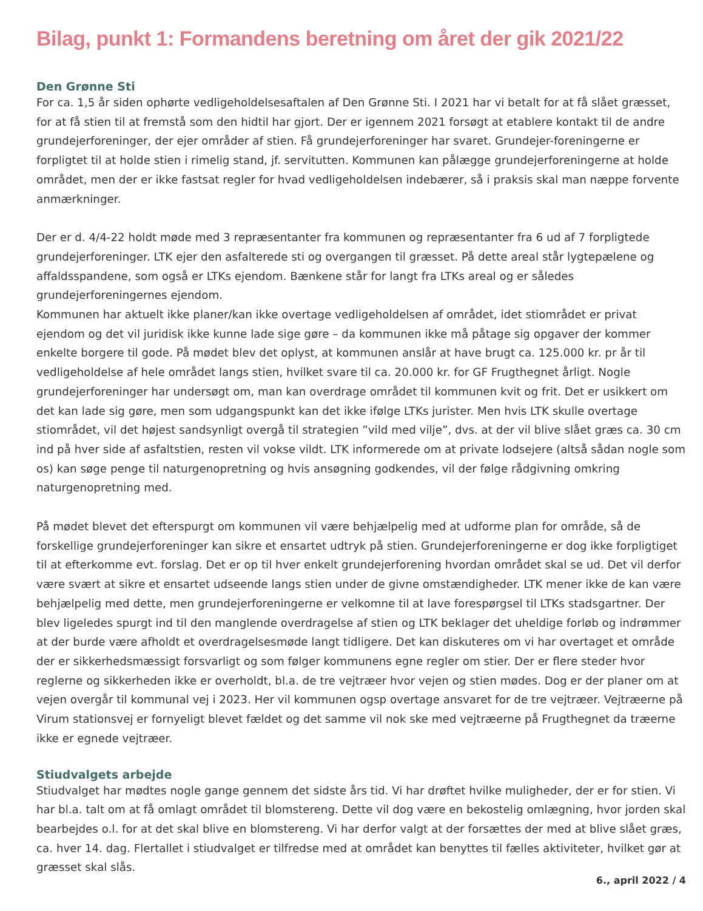Bilag, punkt 1: Formandens beretning om året der gik 2021/22
Den Grønne Sti
For ca. 1,5 år siden ophørte vedligeholdelsesaftalen af Den Grønne Sti. I 2021 har vi betalt for at få slået græsset, for at få stien til at fremstå som den hidtil har gjort. Der er igennem 2021 forsøgt at etablere kontakt til de andre grundejerforeninger, der ejer områder af stien. Få grundejerforeninger har svaret. Grundejer-foreningerne er forpligtet til at holde stien i rimelig stand, jf. servitutten. Kommunen kan pålægge grundejerforeningerne at holde området, men der er ikke fastsat regler for hvad vedligeholdelsen indebærer, så i praksis skal man næppe forvente anmærkninger.
Der er d. 4/4-22 holdt møde med 3 repræsentanter fra kommunen og repræsentanter fra 6 ud af 7 forpligtede grundejerforeninger. LTK ejer den asfalterede sti og overgangen til græsset. På dette areal står lygtepælene og affaldsspandene, som også er LTKs ejendom. Bænkene står for langt fra LTKs areal og er således grundejerforeningernes ejendom.
Kommunen har aktuelt ikke planer/kan ikke overtage vedligeholdelsen af området, idet stiområdet er privat ejendom og det vil juridisk ikke kunne lade sige gøre – da kommunen ikke må påtage sig opgaver der kommer enkelte borgere til gode. På mødet blev det oplyst, at kommunen anslår at have brugt ca. 125.000 kr. pr år til vedligeholdelse af hele området langs stien, hvilket svare til ca. 20.000 kr. for GF Frugthegnet årligt. Nogle grundejerforeninger har undersøgt om, man kan overdrage området til kommunen kvit og frit. Det er usikkert om det kan lade sig gøre, men som udgangspunkt kan det ikke ifølge LTKs jurister. Men hvis LTK skulle overtage stiområdet, vil det højest sandsynligt overgå til strategien ”vild med vilje”, dvs. at der vil blive slået græs ca. 30 cm ind på hver side af asfaltstien, resten vil vokse vildt. LTK informerede om at private lodsejere (altså sådan nogle som os) kan søge penge til naturgenopretning og hvis ansøgning godkendes, vil der følge rådgivning omkring naturgenopretning med.
På mødet blevet det efterspurgt om kommunen vil være behjælpelig med at udforme plan for område, så de forskellige grundejerforeninger kan sikre et ensartet udtryk på stien. Grundejerforeningerne er dog ikke forpligtiget til at efterkomme evt. forslag. Det er op til hver enkelt grundejerforening hvordan området skal se ud. Det vil derfor være svært at sikre et ensartet udseende langs stien under de givne omstændigheder. LTK mener ikke de kan være behjælpelig med dette, men grundejerforeningerne er velkomne til at lave forespørgsel til LTKs stadsgartner. Der blev ligeledes spurgt ind til den manglende overdragelse af stien og LTK beklager det uheldige forløb og indrømmer at der burde være afholdt et overdragelsesmøde langt tidligere. Det kan diskuteres om vi har overtaget et område der er sikkerhedsmæssigt forsvarligt og som følger kommunens egne regler om stier. Der er flere steder hvor reglerne og sikkerheden ikke er overholdt, bl.a. de tre vejtræer hvor vejen og stien mødes. Dog er der planer om at vejen overgår til kommunal vej i 2023. Her vil kommunen ogsp overtage ansvaret for de tre vejtræer. Vejtræerne på Virum stationsvej er fornyeligt blevet fældet og det samme vil nok ske med vejtræerne på Frugthegnet da træerne ikke er egnede vejtræer.
Stiudvalgets arbejde
Stiudvalget har mødtes nogle gange gennem det sidste års tid. Vi har drøftet hvilke muligheder, der er for stien. Vi har bl.a. talt om at få omlagt området til blomstereng. Dette vil dog være en bekostelig omlægning, hvor jorden skal bearbejdes o.l. for at det skal blive en blomstereng. Vi har derfor valgt at der forsættes der med at blive slået græs, ca. hver 14. dag. Flertallet i stiudvalget er tilfredse med at området kan benyttes til fælles aktiviteter, hvilket gør at græsset skal slås.
6., april 2022 / 4